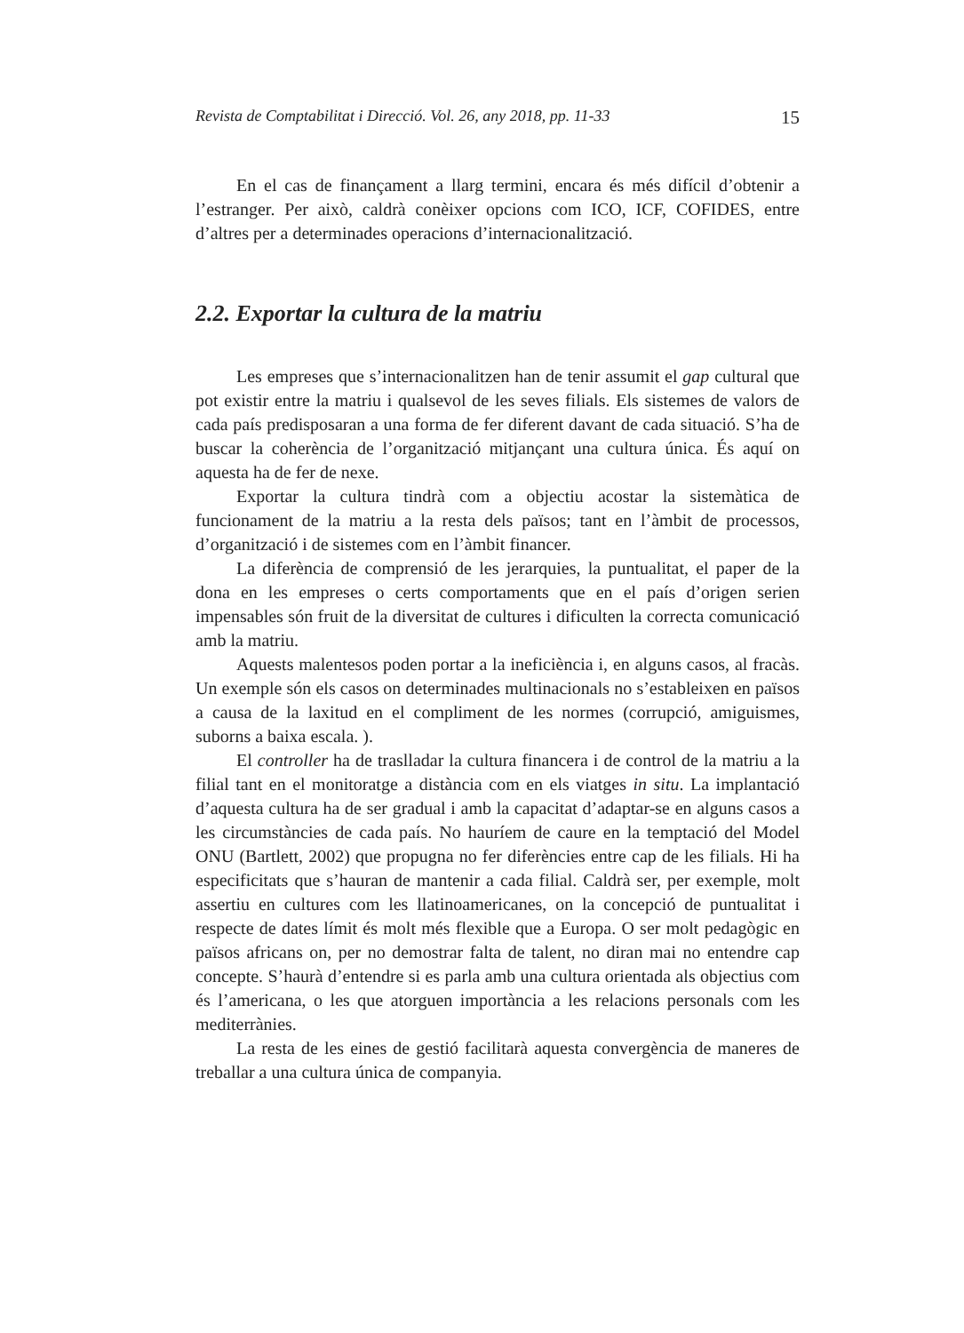Revista de Comptabilitat i Direcció. Vol. 26, any 2018, pp. 11-33 15
En el cas de finançament a llarg termini, encara és més difícil d’obtenir a l’estranger. Per això, caldrà conèixer opcions com ICO, ICF, COFIDES, entre d’altres per a determinades operacions d’internacionalització.
2.2. Exportar la cultura de la matriu
Les empreses que s’internacionalitzen han de tenir assumit el gap cultural que pot existir entre la matriu i qualsevol de les seves filials. Els sistemes de valors de cada país predisposaran a una forma de fer diferent davant de cada situació. S’ha de buscar la coherència de l’organització mitjançant una cultura única. És aquí on aquesta ha de fer de nexe.
Exportar la cultura tindrà com a objectiu acostar la sistemàtica de funcionament de la matriu a la resta dels països; tant en l’àmbit de processos, d’organització i de sistemes com en l’àmbit financer.
La diferència de comprensió de les jerarquies, la puntualitat, el paper de la dona en les empreses o certs comportaments que en el país d’origen serien impensables són fruit de la diversitat de cultures i dificulten la correcta comunicació amb la matriu.
Aquests malentesos poden portar a la ineficiència i, en alguns casos, al fracàs. Un exemple són els casos on determinades multinacionals no s’estableixen en països a causa de la laxitud en el compliment de les normes (corrupció, amiguismes, suborns a baixa escala. ).
El controller ha de traslladar la cultura financera i de control de la matriu a la filial tant en el monitoratge a distància com en els viatges in situ. La implantació d’aquesta cultura ha de ser gradual i amb la capacitat d’adaptar-se en alguns casos a les circumstàncies de cada país. No hauríem de caure en la temptació del Model ONU (Bartlett, 2002) que propugna no fer diferències entre cap de les filials. Hi ha especificitats que s’hauran de mantenir a cada filial. Caldrà ser, per exemple, molt assertiu en cultures com les llatinoamericanes, on la concepció de puntualitat i respecte de dates límit és molt més flexible que a Europa. O ser molt pedagògic en països africans on, per no demostrar falta de talent, no diran mai no entendre cap concepte. S’haurà d’entendre si es parla amb una cultura orientada als objectius com és l’americana, o les que atorguen importància a les relacions personals com les mediterrànies.
La resta de les eines de gestió facilitarà aquesta convergència de maneres de treballar a una cultura única de companyia.